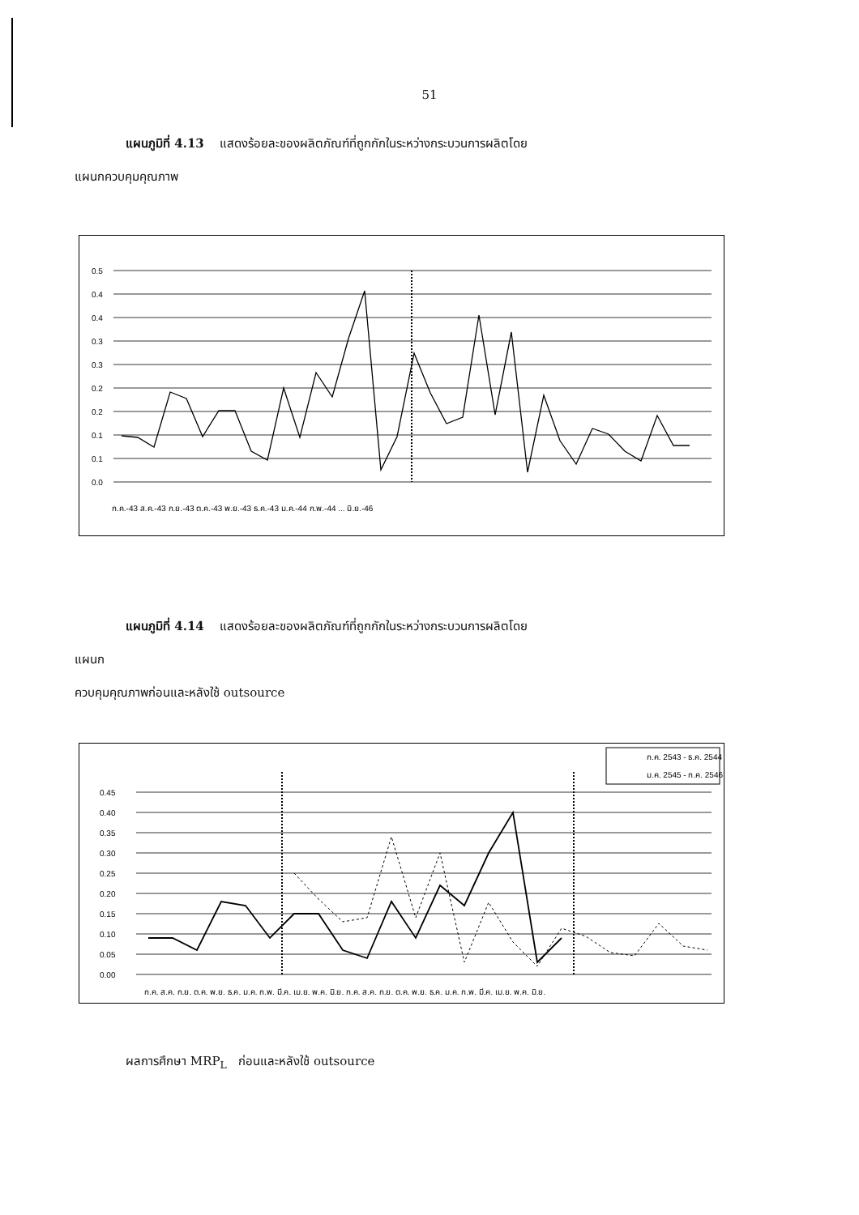51
แผนภูมิที่ 4.13 แสดงร้อยละของผลิตภัณฑ์ที่ถูกกักในระหว่างกระบวนการผลิตโดย
แผนกควบคุมคุณภาพ
0.5
0.4
0.4
0.3
0.3
0.2
0.2
0.1
0.1
0.0
ก.ค.-43 ส.ค.-43 ก.ย.-43 ต.ค.-43 พ.ย.-43 ธ.ค.-43 ม.ค.-44 ก.พ.-44 ... มิ.ย.-46
แผนภูมิที่ 4.14 แสดงร้อยละของผลิตภัณฑ์ที่ถูกกักในระหว่างกระบวนการผลิตโดย
แผนก
ควบคุมคุณภาพก่อนและหลังใช้ outsource
0.45
0.40
0.35
0.30
0.25
0.20
0.15
0.10
0.05
0.00
ก.ค. 2543 - ธ.ค. 2544
ม.ค. 2545 - ก.ค. 2546
ก.ค. ส.ค. ก.ย. ต.ค. พ.ย. ธ.ค. ม.ค. ก.พ. มี.ค. เม.ย. พ.ค. มิ.ย. ก.ค. ส.ค. ก.ย. ต.ค. พ.ย. ธ.ค. ม.ค. ก.พ. มี.ค. เม.ย. พ.ค. มิ.ย.
ผลการศึกษา MRP<sub>L</sub> ก่อนและหลังใช้ outsource